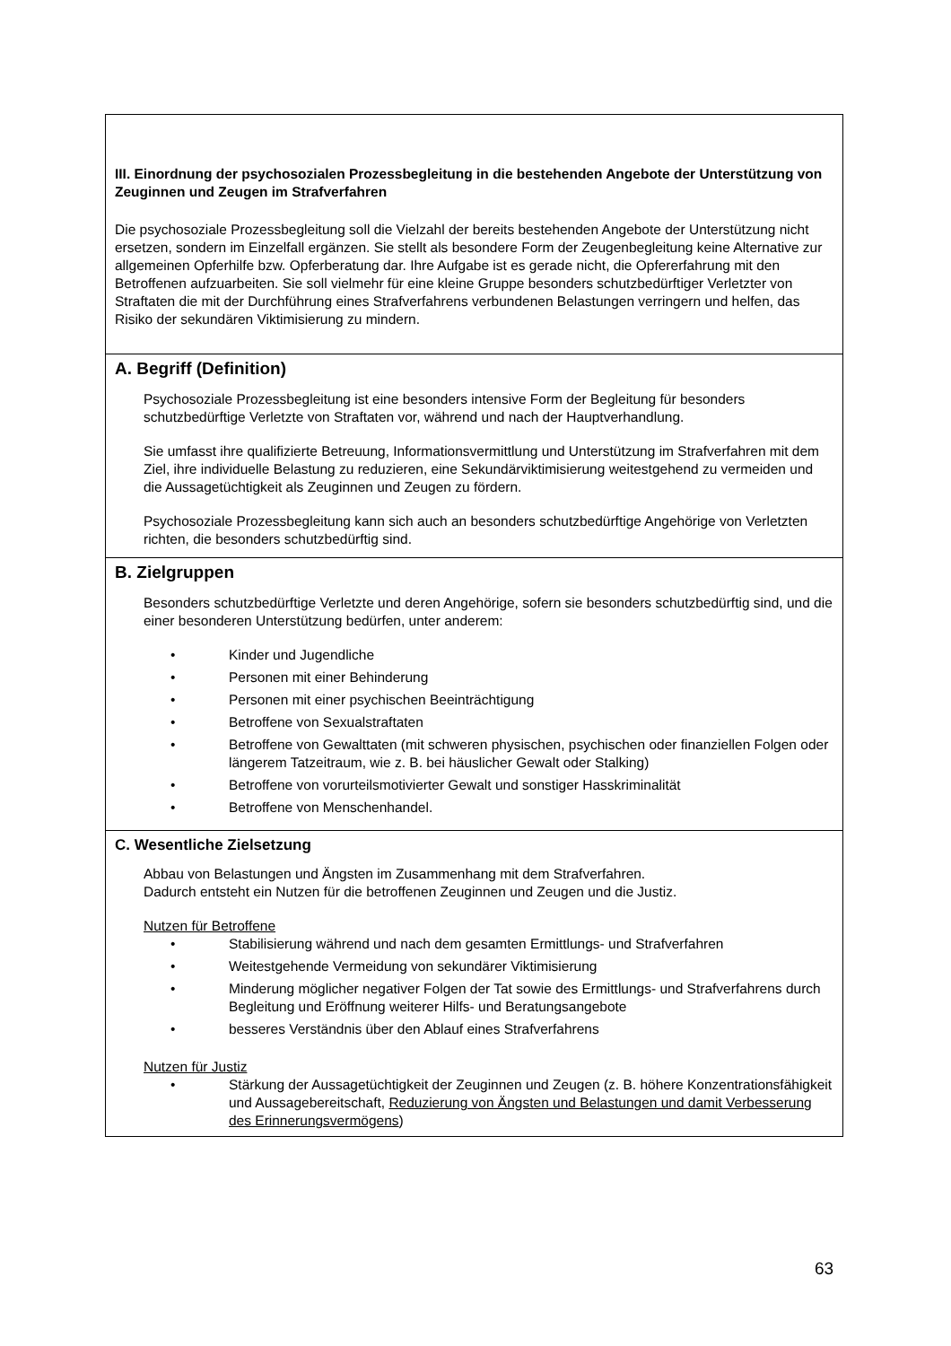| III. Einordnung der psychosozialen Prozessbegleitung in die bestehenden Angebote der Unterstützung von Zeuginnen und Zeugen im Strafverfahren Die psychosoziale Prozessbegleitung soll die Vielzahl der bereits bestehenden Angebote der Unterstützung nicht ersetzen, sondern im Einzelfall ergänzen. Sie stellt als besondere Form der Zeugenbegleitung keine Alternative zur allgemeinen Opferhilfe bzw. Opferberatung dar. Ihre Aufgabe ist es gerade nicht, die Opfererfahrung mit den Betroffenen aufzuarbeiten. Sie soll vielmehr für eine kleine Gruppe besonders schutzbedürftiger Verletzter von Straftaten die mit der Durchführung eines Strafverfahrens verbundenen Belastungen verringern und helfen, das Risiko der sekundären Viktimisierung zu mindern. |
| A. Begriff (Definition) Psychosoziale Prozessbegleitung ist eine besonders intensive Form der Begleitung für besonders schutzbedürftige Verletzte von Straftaten vor, während und nach der Hauptverhandlung. Sie umfasst ihre qualifizierte Betreuung, Informationsvermittlung und Unterstützung im Strafverfahren mit dem Ziel, ihre individuelle Belastung zu reduzieren, eine Sekundärviktimisierung weitestgehend zu vermeiden und die Aussagetüchtigkeit als Zeuginnen und Zeugen zu fördern. Psychosoziale Prozessbegleitung kann sich auch an besonders schutzbedürftige Angehörige von Verletzten richten, die besonders schutzbedürftig sind. |
| B. Zielgruppen Besonders schutzbedürftige Verletzte und deren Angehörige, sofern sie besonders schutzbedürftig sind, und die einer besonderen Unterstützung bedürfen, unter anderem: • Kinder und Jugendliche • Personen mit einer Behinderung • Personen mit einer psychischen Beeinträchtigung • Betroffene von Sexualstraftaten • Betroffene von Gewalttaten (mit schweren physischen, psychischen oder finanziellen Folgen oder längerem Tatzeitraum, wie z. B. bei häuslicher Gewalt oder Stalking) • Betroffene von vorurteilsmotivierter Gewalt und sonstiger Hasskriminalität • Betroffene von Menschenhandel. |
| C. Wesentliche Zielsetzung Abbau von Belastungen und Ängsten im Zusammenhang mit dem Strafverfahren. Dadurch entsteht ein Nutzen für die betroffenen Zeuginnen und Zeugen und die Justiz. Nutzen für Betroffene • Stabilisierung während und nach dem gesamten Ermittlungs- und Strafverfahren • Weitestgehende Vermeidung von sekundärer Viktimisierung • Minderung möglicher negativer Folgen der Tat sowie des Ermittlungs- und Strafverfahrens durch Begleitung und Eröffnung weiterer Hilfs- und Beratungsangebote • besseres Verständnis über den Ablauf eines Strafverfahrens Nutzen für Justiz • Stärkung der Aussagetüchtigkeit der Zeuginnen und Zeugen (z. B. höhere Konzentrationsfähigkeit und Aussagebereitschaft, Reduzierung von Ängsten und Belastungen und damit Verbesserung des Erinnerungsvermögens ) |
63